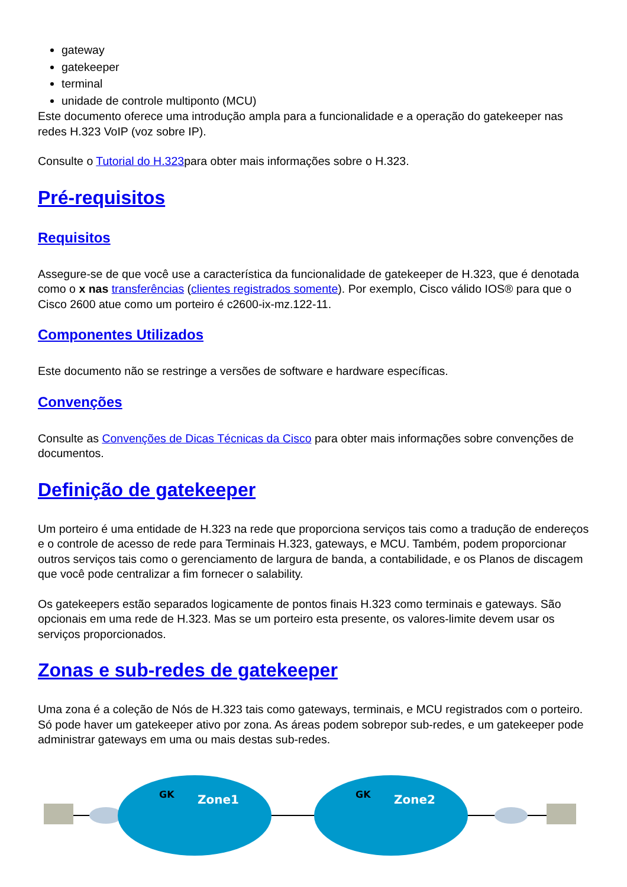gateway
gatekeeper
terminal
unidade de controle multiponto (MCU)
Este documento oferece uma introdução ampla para a funcionalidade e a operação do gatekeeper nas redes H.323 VoIP (voz sobre IP).
Consulte o Tutorial do H.323para obter mais informações sobre o H.323.
Pré-requisitos
Requisitos
Assegure-se de que você use a característica da funcionalidade de gatekeeper de H.323, que é denotada como o x nas transferências (clientes registrados somente). Por exemplo, Cisco válido IOS® para que o Cisco 2600 atue como um porteiro é c2600-ix-mz.122-11.
Componentes Utilizados
Este documento não se restringe a versões de software e hardware específicas.
Convenções
Consulte as Convenções de Dicas Técnicas da Cisco para obter mais informações sobre convenções de documentos.
Definição de gatekeeper
Um porteiro é uma entidade de H.323 na rede que proporciona serviços tais como a tradução de endereços e o controle de acesso de rede para Terminais H.323, gateways, e MCU. Também, podem proporcionar outros serviços tais como o gerenciamento de largura de banda, a contabilidade, e os Planos de discagem que você pode centralizar a fim fornecer o salability.
Os gatekeepers estão separados logicamente de pontos finais H.323 como terminais e gateways. São opcionais em uma rede de H.323. Mas se um porteiro esta presente, os valores-limite devem usar os serviços proporcionados.
Zonas e sub-redes de gatekeeper
Uma zona é a coleção de Nós de H.323 tais como gateways, terminais, e MCU registrados com o porteiro. Só pode haver um gatekeeper ativo por zona. As áreas podem sobrepor sub-redes, e um gatekeeper pode administrar gateways em uma ou mais destas sub-redes.
Zone1
Zone2
GK
GK